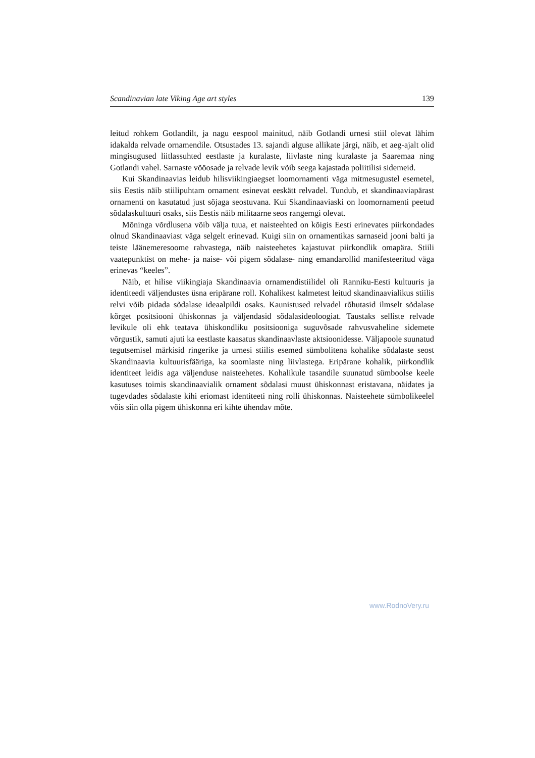Scandinavian late Viking Age art styles 139
leitud rohkem Gotlandilt, ja nagu eespool mainitud, näib Gotlandi urnesi stiil olevat lähim idakalda relvade ornamendile. Otsustades 13. sajandi alguse allikate järgi, näib, et aeg-ajalt olid mingisugused liitlassuhted eestlaste ja kuralaste, liivlaste ning kuralaste ja Saaremaa ning Gotlandi vahel. Sarnaste vööosade ja relvade levik võib seega kajastada poliitilisi sidemeid.
Kui Skandinaavias leidub hilisviikingiaegset loomornamenti väga mitmesugustel esemetel, siis Eestis näib stiilipuhtam ornament esinevat eeskätt relvadel. Tundub, et skandinaaviapärast ornamenti on kasutatud just sõjaga seostuvana. Kui Skandinaaviaski on loomornamenti peetud sõdalaskultuuri osaks, siis Eestis näib militaarne seos rangemgi olevat.
Mõninga võrdlusena võib välja tuua, et naisteehted on kõigis Eesti erinevates piirkondades olnud Skandinaaviast väga selgelt erinevad. Kuigi siin on ornamentikas sarnaseid jooni balti ja teiste läänemeresoome rahvastega, näib naisteehetes kajastuvat piirkondlik omapära. Stiili vaatepunktist on mehe- ja naise- või pigem sõdalase- ning emandarollid manifesteeritud väga erinevas “keeles”.
Näib, et hilise viikingiaja Skandinaavia ornamendistiilidel oli Ranniku-Eesti kultuuris ja identiteedi väljendustes üsna eripärane roll. Kohalikest kalmetest leitud skandinaavialikus stiilis relvi võib pidada sõdalase ideaalpildi osaks. Kaunistused relvadel rõhutasid ilmselt sõdalase kõrget positsiooni ühiskonnas ja väljendasid sõdalasideoloogiat. Taustaks selliste relvade levikule oli ehk teatava ühiskondliku positsiooniga suguvõsade rahvusvaheline sidemete võrgustik, samuti ajuti ka eestlaste kaasatus skandinaavlaste aktsioonidesse. Väljapoole suunatud tegutsemisel märkisid ringerike ja urnesi stiilis esemed sümbolitena kohalike sõdalaste seost Skandinaavia kultuurisfääriga, ka soomlaste ning liivlastega. Eripärane kohalik, piirkondlik identiteet leidis aga väljenduse naisteehetes. Kohalikule tasandile suunatud sümboolse keele kasutuses toimis skandinaavialik ornament sõdalasi muust ühiskonnast eristavana, näidates ja tugevdades sõdalaste kihi eriomast identiteeti ning rolli ühiskonnas. Naisteehete sümbolikeelel võis siin olla pigem ühiskonna eri kihte ühendav mõte.
www.RodnoVery.ru